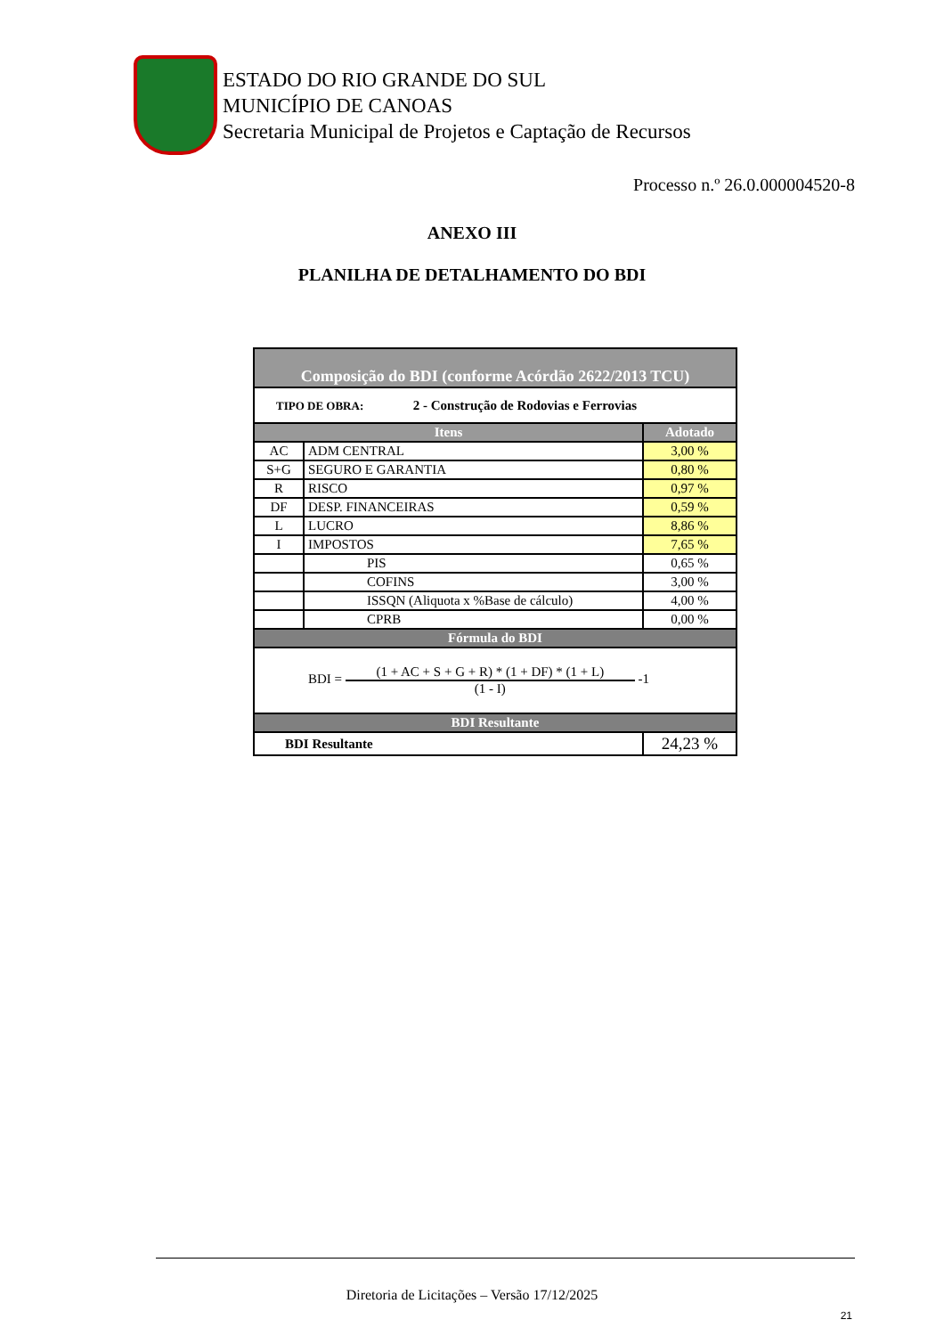ESTADO DO RIO GRANDE DO SUL
MUNICÍPIO DE CANOAS
Secretaria Municipal de Projetos e Captação de Recursos
Processo n.º 26.0.000004520-8
ANEXO III
PLANILHA DE DETALHAMENTO DO BDI
| Composição do BDI (conforme Acórdão 2622/2013 TCU) | | |
| TIPO DE OBRA: 2 - Construção de Rodovias e Ferrovias | | |
| Itens | | Adotado |
| AC | ADM CENTRAL | 3,00 % |
| S+G | SEGURO E GARANTIA | 0,80 % |
| R | RISCO | 0,97 % |
| DF | DESP. FINANCEIRAS | 0,59 % |
| L | LUCRO | 8,86 % |
| I | IMPOSTOS | 7,65 % |
| | PIS | 0,65 % |
| | COFINS | 3,00 % |
| | ISSQN (Aliquota x %Base de cálculo) | 4,00 % |
| | CPRB | 0,00 % |
| Fórmula do BDI | | |
| BDI = (1 + AC + S + G + R) * (1 + DF) * (1 + L) (1 - I) -1 | | |
| BDI Resultante | | |
| BDI Resultante | | 24,23 % |
Diretoria de Licitações – Versão 17/12/2025
21